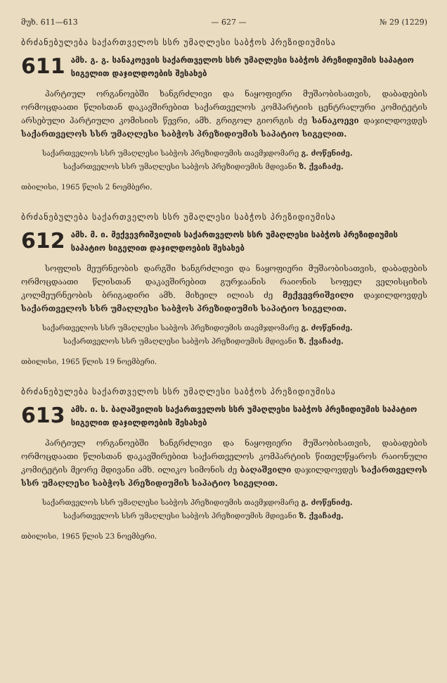მუხ. 611—613 — 627 — № 29 (1229)
ბრძანებულება საქართველოს სსრ უმაღლესი საბჭოს პრეზიდიუმისა
611
ამხ. გ. გ. სანაკოევის საქართველოს სსრ უმაღლესი საბჭოს პრეზიდიუმის საპატიო სიგელით დაჯილდოების შესახებ
პარტიულ ორგანოებში ხანგრძლივი და ნაყოფიერი მუშაობისათვის, დაბადების ორმოცდაათი წლისთან დაკავშირებით საქართველოს კომპარტიის ცენტრალური კომიტეტის არსებული პარტიული კომისიის წევრი, ამხ. გრიგოლ გიორგის ძე სანაკოევი დაჯილდოვდეს საქართველოს სსრ უმაღლესი საბჭოს პრეზიდიუმის საპატიო სიგელით.
საქართველოს სსრ უმაღლესი საბჭოს პრეზიდიუმის თავმჯდომარე გ. ძოწენიძე.
საქართველოს სსრ უმაღლესი საბჭოს პრეზიდიუმის მდივანი ზ. ქვაჩაძე.
თბილისი, 1965 წლის 2 ნოემბერი.
ბრძანებულება საქართველოს სსრ უმაღლესი საბჭოს პრეზიდიუმისა
612
ამხ. მ. ი. მექვევრიშვილის საქართველოს სსრ უმაღლესი საბჭოს პრეზიდიუმის საპატიო სიგელით დაჯილდოების შესახებ
სოფლის მეურნეობის დარგში ხანგრძლივი და ნაყოფიერი მუშაობისათვის, დაბადების ორმოცდაათი წლისთან დაკავშირებით გურჯაანის რაიონის სოფელ ველისციხის კოლმეურნეობის ბრიგადირი ამხ. მიხეილ ილიას ძე მექვევრიშვილი დაჯილდოვდეს საქართველოს სსრ უმაღლესი საბჭოს პრეზიდიუმის საპატიო სიგელით.
საქართველოს სსრ უმაღლესი საბჭოს პრეზიდიუმის თავმჯდომარე გ. ძოწენიძე.
საქართველოს სსრ უმაღლესი საბჭოს პრეზიდიუმის მდივანი ზ. ქვაჩაძე.
თბილისი, 1965 წლის 19 ნოემბერი.
ბრძანებულება საქართველოს სსრ უმაღლესი საბჭოს პრეზიდიუმისა
613
ამხ. ი. ს. ბაღაშვილის საქართველოს სსრ უმაღლესი საბჭოს პრეზიდიუმის საპატიო სიგელით დაჯილდოების შესახებ
პარტიულ ორგანოებში ხანგრძლივი და ნაყოფიერი მუშაობისათვის, დაბადების ორმოცდაათი წლისთან დაკავშირებით საქართველოს კომპარტიის წითელწყაროს რაიონული კომიტეტის მეორე მდივანი ამხ. ილიკო სიმონის ძე ბაღაშვილი დაჯილდოვდეს საქართველოს სსრ უმაღლესი საბჭოს პრეზიდიუმის საპატიო სიგელით.
საქართველოს სსრ უმაღლესი საბჭოს პრეზიდიუმის თავმჯდომარე გ. ძოწენიძე.
საქართველოს სსრ უმაღლესი საბჭოს პრეზიდიუმის მდივანი ზ. ქვაჩაძე.
თბილისი, 1965 წლის 23 ნოემბერი.